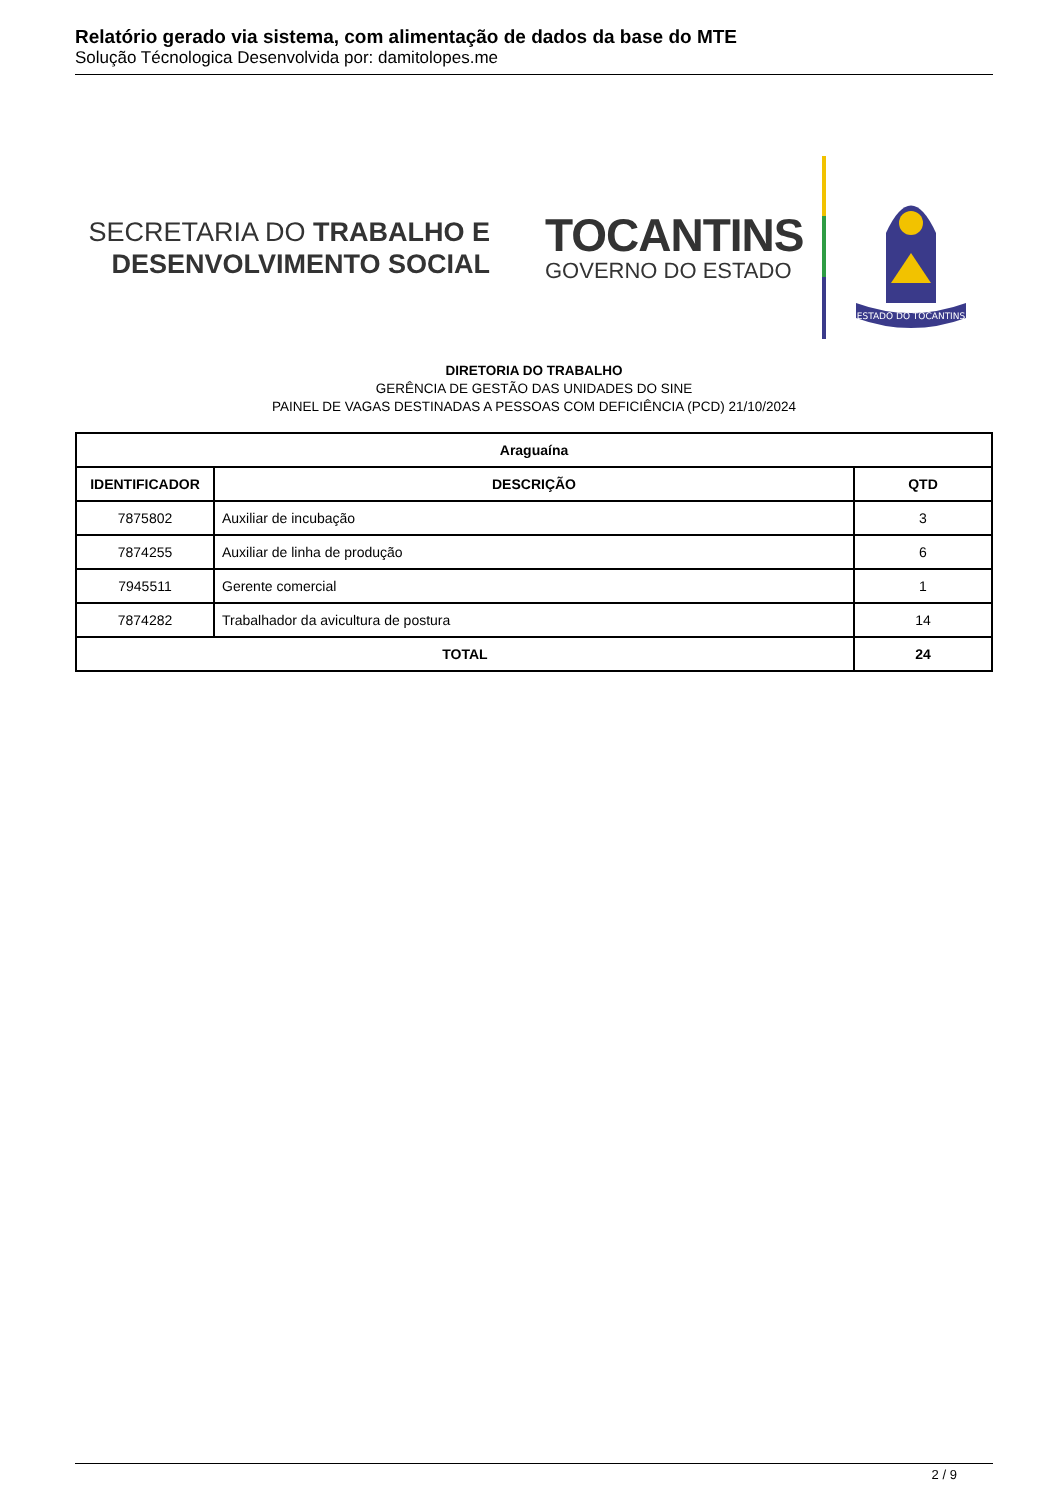Relatório gerado via sistema, com alimentação de dados da base do MTE
Solução Técnologica Desenvolvida por: damitolopes.me
SECRETARIA DO TRABALHO E
DESENVOLVIMENTO SOCIAL
TOCANTINS
GOVERNO DO ESTADO
ESTADO DO TOCANTINS
DIRETORIA DO TRABALHO
GERÊNCIA DE GESTÃO DAS UNIDADES DO SINE
PAINEL DE VAGAS DESTINADAS A PESSOAS COM DEFICIÊNCIA (PCD) 21/10/2024
| Araguaína | | |
| --- | --- | --- |
| IDENTIFICADOR | DESCRIÇÃO | QTD |
| 7875802 | Auxiliar de incubação | 3 |
| 7874255 | Auxiliar de linha de produção | 6 |
| 7945511 | Gerente comercial | 1 |
| 7874282 | Trabalhador da avicultura de postura | 14 |
| TOTAL | | 24 |
2 / 9